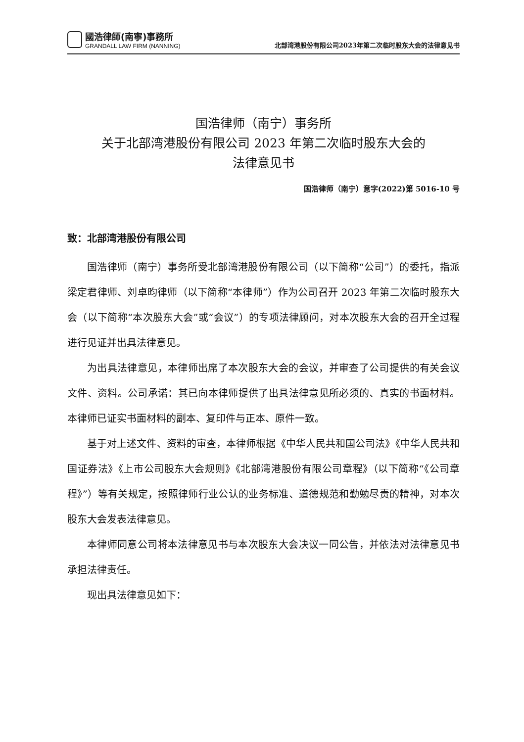國浩律師(南寧)事務所
GRANDALL LAW FIRM (NANNING)
北部湾港股份有限公司2023年第二次临时股东大会的法律意见书
国浩律师（南宁）事务所
关于北部湾港股份有限公司 2023 年第二次临时股东大会的
法律意见书
国浩律师（南宁）意字(2022)第 5016-10 号
致：北部湾港股份有限公司
国浩律师（南宁）事务所受北部湾港股份有限公司（以下简称“公司”）的委托，指派梁定君律师、刘卓昀律师（以下简称“本律师”）作为公司召开 2023 年第二次临时股东大会（以下简称“本次股东大会”或“会议”）的专项法律顾问，对本次股东大会的召开全过程进行见证并出具法律意见。
为出具法律意见，本律师出席了本次股东大会的会议，并审查了公司提供的有关会议文件、资料。公司承诺：其已向本律师提供了出具法律意见所必须的、真实的书面材料。本律师已证实书面材料的副本、复印件与正本、原件一致。
基于对上述文件、资料的审查，本律师根据《中华人民共和国公司法》《中华人民共和国证券法》《上市公司股东大会规则》《北部湾港股份有限公司章程》（以下简称“《公司章程》”）等有关规定，按照律师行业公认的业务标准、道德规范和勤勉尽责的精神，对本次股东大会发表法律意见。
本律师同意公司将本法律意见书与本次股东大会决议一同公告，并依法对法律意见书承担法律责任。
现出具法律意见如下：